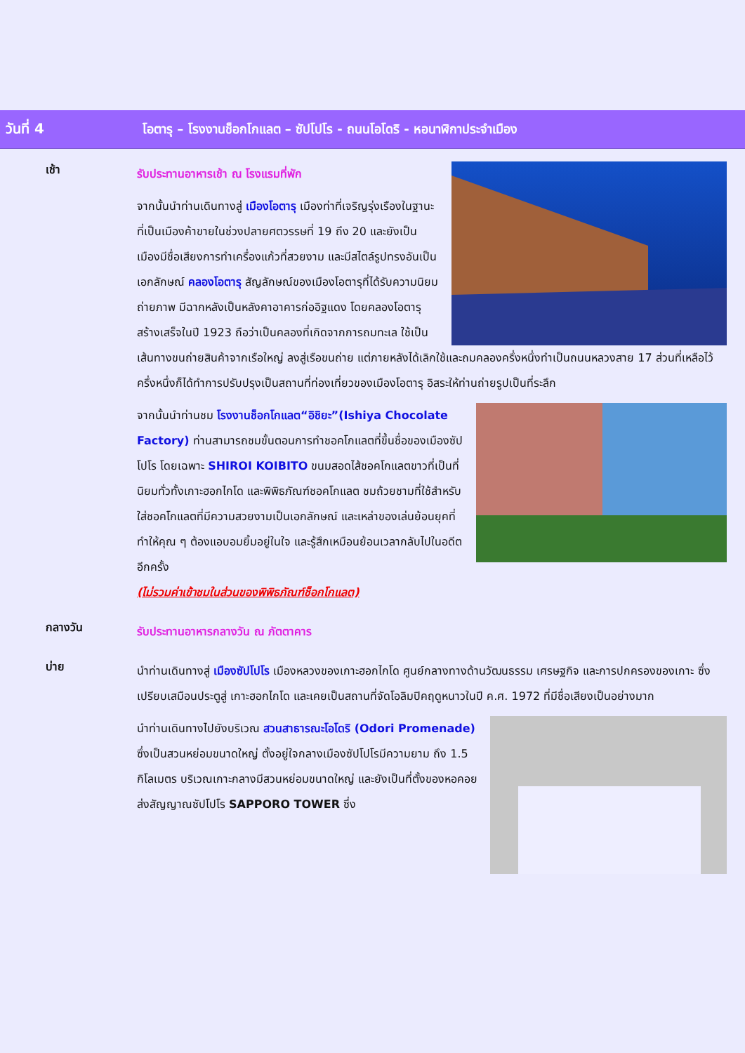วันที่ 4
โอตารุ – โรงงานช็อกโกแลต – ซัปโปโร - ถนนโอโดริ - หอนาฬิกาประจำเมือง
เช้า
รับประทานอาหารเช้า ณ โรงแรมที่พัก
จากนั้นนำท่านเดินทางสู่ เมืองโอตารุ เมืองท่าที่เจริญรุ่งเรืองในฐานะที่เป็นเมืองค้าขายในช่วงปลายศตวรรษที่ 19 ถึง 20 และยังเป็นเมืองมีชื่อเสียงการทำเครื่องแก้วที่สวยงาม และมีสไตล์รูปทรงอันเป็นเอกลักษณ์ คลองโอตารุ สัญลักษณ์ของเมืองโอตารุที่ได้รับความนิยมถ่ายภาพ มีฉากหลังเป็นหลังคาอาคารก่ออิฐแดง โดยคลองโอตารุสร้างเสร็จในปี 1923 ถือว่าเป็นคลองที่เกิดจากการถมทะเล ใช้เป็นเส้นทางขนถ่ายสินค้าจากเรือใหญ่ ลงสู่เรือขนถ่าย แต่ภายหลังได้เลิกใช้และถมคลองครึ่งหนึ่งทำเป็นถนนหลวงสาย 17 ส่วนที่เหลือไว้ครึ่งหนึ่งก็ได้ทำการปรับปรุงเป็นสถานที่ท่องเที่ยวของเมืองโอตารุ อิสระให้ท่านถ่ายรูปเป็นที่ระลึก
จากนั้นนำท่านชม โรงงานช็อกโกแลต“อิชิยะ”(Ishiya Chocolate Factory) ท่านสามารถชมขั้นตอนการทำชอคโกแลตที่ขึ้นชื่อของเมืองซัปโปโร โดยเฉพาะ SHIROI KOIBITO ขนมสอดไส้ชอคโกแลตขาวที่เป็นที่นิยมทั่วทั้งเกาะฮอกไกโด และพิพิธภัณฑ์ชอคโกแลต ชมถ้วยชามที่ใช้สำหรับใส่ชอคโกแลตที่มีความสวยงามเป็นเอกลักษณ์ และเหล่าของเล่นย้อนยุคที่ทำให้คุณ ๆ ต้องแอบอมยิ้มอยู่ในใจ และรู้สึกเหมือนย้อนเวลากลับไปในอดีตอีกครั้ง
(ไม่รวมค่าเข้าชมในส่วนของพิพิธภัณฑ์ช็อกโกแลต)
กลางวัน
รับประทานอาหารกลางวัน ณ ภัตตาคาร
บ่าย
นำท่านเดินทางสู่ เมืองซัปโปโร เมืองหลวงของเกาะฮอกไกโด ศูนย์กลางทางด้านวัฒนธรรม เศรษฐกิจ และการปกครองของเกาะ ซึ่งเปรียบเสมือนประตูสู่ เกาะฮอกไกโด และเคยเป็นสถานที่จัดโอลิมปิคฤดูหนาวในปี ค.ศ. 1972 ที่มีชื่อเสียงเป็นอย่างมาก
นำท่านเดินทางไปยังบริเวณ สวนสาธารณะโอโดริ (Odori Promenade) ซึ่งเป็นสวนหย่อมขนาดใหญ่ ตั้งอยู่ใจกลางเมืองซัปโปโรมีความยาม ถึง 1.5 กิโลเมตร บริเวณเกาะกลางมีสวนหย่อมขนาดใหญ่ และยังเป็นที่ตั้งของหอคอยส่งสัญญาณซัปโปโร SAPPORO TOWER ซึ่ง